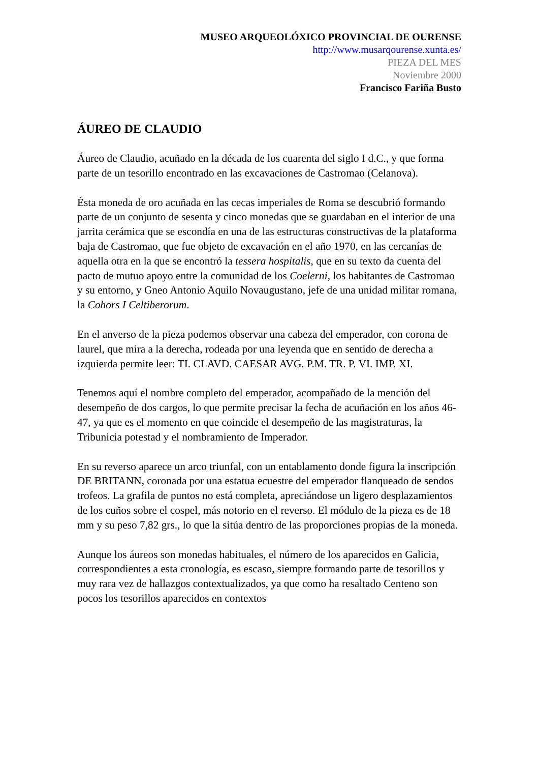MUSEO ARQUEOLÓXICO PROVINCIAL DE OURENSE
http://www.musarqourense.xunta.es/
PIEZA DEL MES
Noviembre 2000
Francisco Fariña Busto
ÁUREO DE CLAUDIO
Áureo de Claudio, acuñado en la década de los cuarenta del siglo I d.C., y que forma parte de un tesorillo encontrado en las excavaciones de Castromao (Celanova).
Ésta moneda de oro acuñada en las cecas imperiales de Roma se descubrió formando parte de un conjunto de sesenta y cinco monedas que se guardaban en el interior de una jarrita cerámica que se escondía en una de las estructuras constructivas de la plataforma baja de Castromao, que fue objeto de excavación en el año 1970, en las cercanías de aquella otra en la que se encontró la tessera hospitalis, que en su texto da cuenta del pacto de mutuo apoyo entre la comunidad de los Coelerni, los habitantes de Castromao y su entorno, y Gneo Antonio Aquilo Novaugustano, jefe de una unidad militar romana, la Cohors I Celtiberorum.
En el anverso de la pieza podemos observar una cabeza del emperador, con corona de laurel, que mira a la derecha, rodeada por una leyenda que en sentido de derecha a izquierda permite leer: TI. CLAVD. CAESAR AVG. P.M. TR. P. VI. IMP. XI.
Tenemos aquí el nombre completo del emperador, acompañado de la mención del desempeño de dos cargos, lo que permite precisar la fecha de acuñación en los años 46-47, ya que es el momento en que coincide el desempeño de las magistraturas, la Tribunicia potestad y el nombramiento de Imperador.
En su reverso aparece un arco triunfal, con un entablamento donde figura la inscripción DE BRITANN, coronada por una estatua ecuestre del emperador flanqueado de sendos trofeos. La grafila de puntos no está completa, apreciándose un ligero desplazamientos de los cuños sobre el cospel, más notorio en el reverso. El módulo de la pieza es de 18 mm y su peso 7,82 grs., lo que la sitúa dentro de las proporciones propias de la moneda.
Aunque los áureos son monedas habituales, el número de los aparecidos en Galicia, correspondientes a esta cronología, es escaso, siempre formando parte de tesorillos y muy rara vez de hallazgos contextualizados, ya que como ha resaltado Centeno son pocos los tesorillos aparecidos en contextos